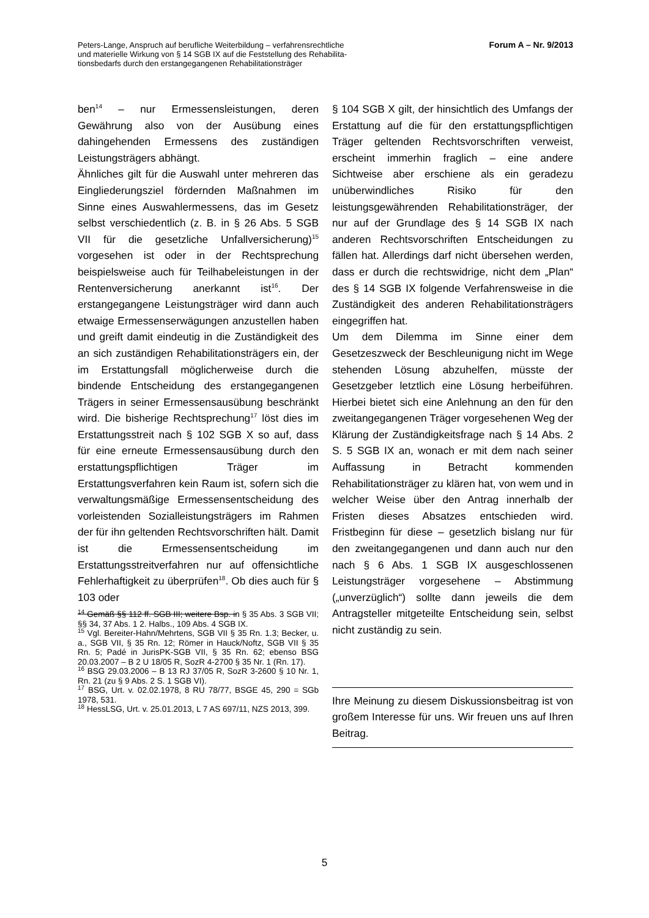Peters-Lange, Anspruch auf berufliche Weiterbildung – verfahrensrechtliche
und materielle Wirkung von § 14 SGB IX auf die Feststellung des Rehabilita-
tionsbedarfs durch den erstangegangenen Rehabilitationsträger
Forum A – Nr. 9/2013
ben<sup>14</sup> – nur Ermessensleistungen, deren Gewährung also von der Ausübung eines dahingehenden Ermessens des zuständigen Leistungsträgers abhängt.
Ähnliches gilt für die Auswahl unter mehreren das Eingliederungsziel fördernden Maßnahmen im Sinne eines Auswahlermessens, das im Gesetz selbst verschiedentlich (z. B. in § 26 Abs. 5 SGB VII für die gesetzliche Unfallversicherung)<sup>15</sup> vorgesehen ist oder in der Rechtsprechung beispielsweise auch für Teilhabeleistungen in der Rentenversicherung anerkannt ist<sup>16</sup>. Der erstangegangene Leistungsträger wird dann auch etwaige Ermessenserwägungen anzustellen haben und greift damit eindeutig in die Zuständigkeit des an sich zuständigen Rehabilitationsträgers ein, der im Erstattungsfall möglicherweise durch die bindende Entscheidung des erstangegangenen Trägers in seiner Ermessensausübung beschränkt wird. Die bisherige Rechtsprechung<sup>17</sup> löst dies im Erstattungsstreit nach § 102 SGB X so auf, dass für eine erneute Ermessensausübung durch den erstattungspflichtigen Träger im Erstattungsverfahren kein Raum ist, sofern sich die verwaltungsmäßige Ermessensentscheidung des vorleistenden Sozialleistungsträgers im Rahmen der für ihn geltenden Rechtsvorschriften hält. Damit ist die Ermessensentscheidung im Erstattungsstreitverfahren nur auf offensichtliche Fehlerhaftigkeit zu überprüfen<sup>18</sup>. Ob dies auch für § 103 oder
<sup>14</sup> Gemäß §§ 112 ff. SGB III; weitere Bsp. in § 35 Abs. 3 SGB VII; §§ 34, 37 Abs. 1 2. Halbs., 109 Abs. 4 SGB IX.
<sup>15</sup> Vgl. Bereiter-Hahn/Mehrtens, SGB VII § 35 Rn. 1.3; Becker, u. a., SGB VII, § 35 Rn. 12; Römer in Hauck/Noftz, SGB VII § 35 Rn. 5; Padé in JurisPK-SGB VII, § 35 Rn. 62; ebenso BSG 20.03.2007 – B 2 U 18/05 R, SozR 4-2700 § 35 Nr. 1 (Rn. 17).
<sup>16</sup> BSG 29.03.2006 – B 13 RJ 37/05 R, SozR 3-2600 § 10 Nr. 1, Rn. 21 (zu § 9 Abs. 2 S. 1 SGB VI).
<sup>17</sup> BSG, Urt. v. 02.02.1978, 8 RU 78/77, BSGE 45, 290 = SGb 1978, 531.
<sup>18</sup> HessLSG, Urt. v. 25.01.2013, L 7 AS 697/11, NZS 2013, 399.
§ 104 SGB X gilt, der hinsichtlich des Umfangs der Erstattung auf die für den erstattungspflichtigen Träger geltenden Rechtsvorschriften verweist, erscheint immerhin fraglich – eine andere Sichtweise aber erschiene als ein geradezu unüberwindliches Risiko für den leistungsgewährenden Rehabilitationsträger, der nur auf der Grundlage des § 14 SGB IX nach anderen Rechtsvorschriften Entscheidungen zu fällen hat. Allerdings darf nicht übersehen werden, dass er durch die rechtswidrige, nicht dem „Plan“ des § 14 SGB IX folgende Verfahrensweise in die Zuständigkeit des anderen Rehabilitationsträgers eingegriffen hat.
Um dem Dilemma im Sinne einer dem Gesetzeszweck der Beschleunigung nicht im Wege stehenden Lösung abzuhelfen, müsste der Gesetzgeber letztlich eine Lösung herbeiführen. Hierbei bietet sich eine Anlehnung an den für den zweitangegangenen Träger vorgesehenen Weg der Klärung der Zuständigkeitsfrage nach § 14 Abs. 2 S. 5 SGB IX an, wonach er mit dem nach seiner Auffassung in Betracht kommenden Rehabilitationsträger zu klären hat, von wem und in welcher Weise über den Antrag innerhalb der Fristen dieses Absatzes entschieden wird. Fristbeginn für diese – gesetzlich bislang nur für den zweitangegangenen und dann auch nur den nach § 6 Abs. 1 SGB IX ausgeschlossenen Leistungsträger vorgesehene – Abstimmung („unverzüglich“) sollte dann jeweils die dem Antragsteller mitgeteilte Entscheidung sein, selbst nicht zuständig zu sein.
Ihre Meinung zu diesem Diskussionsbeitrag ist von großem Interesse für uns. Wir freuen uns auf Ihren Beitrag.
5